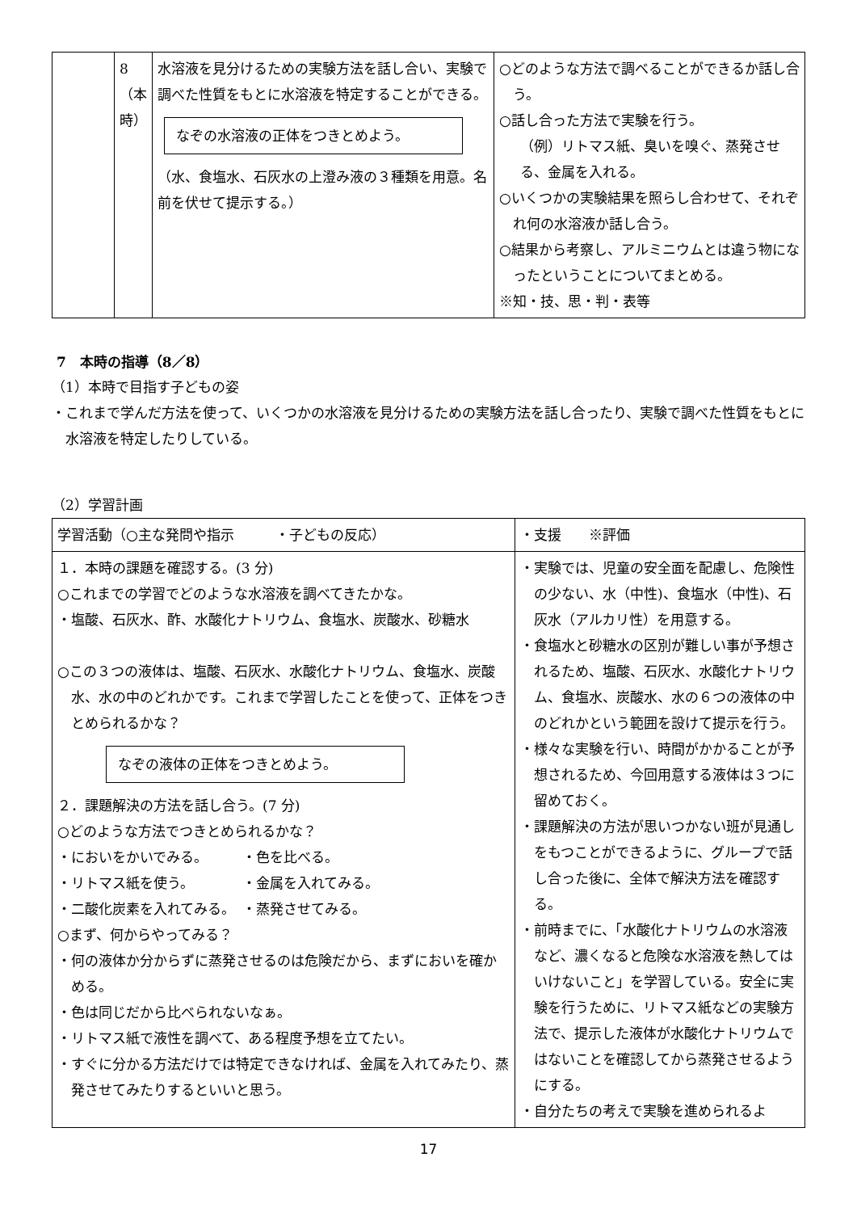| | 8 （本時） | 水溶液を見分けるための実験方法を話し合い、実験で調べた性質をもとに水溶液を特定することができる。 なぞの水溶液の正体をつきとめよう。 （水、食塩水、石灰水の上澄み液の３種類を用意。名前を伏せて提示する。） | ○どのような方法で調べることができるか話し合う。 ○話し合った方法で実験を行う。 （例）リトマス紙、臭いを嗅ぐ、蒸発させる、金属を入れる。 ○いくつかの実験結果を照らし合わせて、それぞれ何の水溶液か話し合う。 ○結果から考察し、アルミニウムとは違う物になったということについてまとめる。 ※知・技、思・判・表等 |
7　本時の指導（8／8）
（1）本時で目指す子どもの姿
・これまで学んだ方法を使って、いくつかの水溶液を見分けるための実験方法を話し合ったり、実験で調べた性質をもとに水溶液を特定したりしている。
（2）学習計画
| 学習活動（○主な発問や指示 ・子どもの反応） | ・支援 ※評価 |
| --- | --- |
| １．本時の課題を確認する。(3 分) ○これまでの学習でどのような水溶液を調べてきたかな。 ・塩酸、石灰水、酢、水酸化ナトリウム、食塩水、炭酸水、砂糖水 ○この３つの液体は、塩酸、石灰水、水酸化ナトリウム、食塩水、炭酸水、水の中のどれかです。これまで学習したことを使って、正体をつきとめられるかな？ なぞの液体の正体をつきとめよう。 ２．課題解決の方法を話し合う。(7 分) ○どのような方法でつきとめられるかな？ ・においをかいでみる。 ・色を比べる。 ・リトマス紙を使う。 ・金属を入れてみる。 ・二酸化炭素を入れてみる。 ・蒸発させてみる。 ○まず、何からやってみる？ ・何の液体か分からずに蒸発させるのは危険だから、まずにおいを確かめる。 ・色は同じだから比べられないなぁ。 ・リトマス紙で液性を調べて、ある程度予想を立てたい。 ・すぐに分かる方法だけでは特定できなければ、金属を入れてみたり、蒸発させてみたりするといいと思う。 | ・実験では、児童の安全面を配慮し、危険性の少ない、水（中性)、食塩水（中性)、石灰水（アルカリ性）を用意する。 ・食塩水と砂糖水の区別が難しい事が予想されるため、塩酸、石灰水、水酸化ナトリウム、食塩水、炭酸水、水の６つの液体の中のどれかという範囲を設けて提示を行う。 ・様々な実験を行い、時間がかかることが予想されるため、今回用意する液体は３つに留めておく。 ・課題解決の方法が思いつかない班が見通しをもつことができるように、グループで話し合った後に、全体で解決方法を確認する。 ・前時までに、「水酸化ナトリウムの水溶液など、濃くなると危険な水溶液を熱してはいけないこと」を学習している。安全に実験を行うために、リトマス紙などの実験方法で、提示した液体が水酸化ナトリウムではないことを確認してから蒸発させるようにする。 ・自分たちの考えで実験を進められるよ |
17